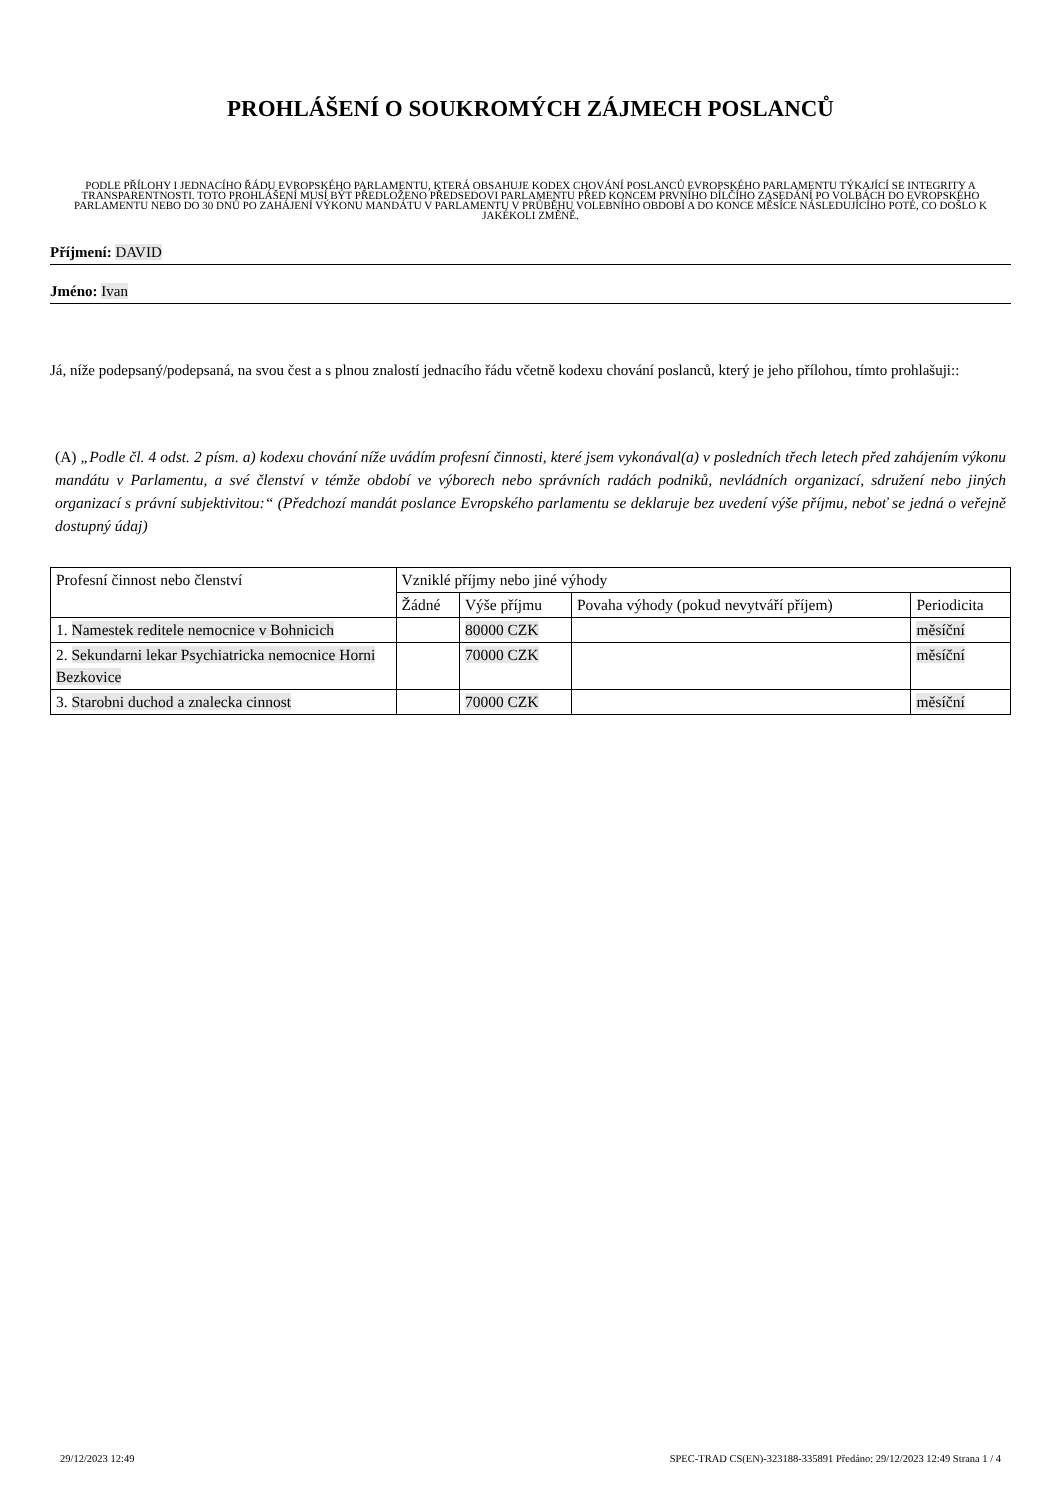PROHLÁŠENÍ O SOUKROMÝCH ZÁJMECH POSLANCŮ
PODLE PŘÍLOHY I JEDNACÍHO ŘÁDU EVROPSKÉHO PARLAMENTU, KTERÁ OBSAHUJE KODEX CHOVÁNÍ POSLANCŮ EVROPSKÉHO PARLAMENTU TÝKAJÍCÍ SE INTEGRITY A TRANSPARENTNOSTI. TOTO PROHLÁŠENÍ MUSÍ BÝT PŘEDLOŽENO PŘEDSEDOVI PARLAMENTU PŘED KONCEM PRVNÍHO DÍLČÍHO ZASEDÁNÍ PO VOLBÁCH DO EVROPSKÉHO PARLAMENTU NEBO DO 30 DNŮ PO ZAHÁJENÍ VÝKONU MANDÁTU V PARLAMENTU V PRŮBĚHU VOLEBNÍHO OBDOBÍ A DO KONCE MĚSÍCE NÁSLEDUJÍCÍHO POTÉ, CO DOŠLO K JAKÉKOLI ZMĚNĚ.
Příjmení: DAVID
Jméno: Ivan
Já, níže podepsaný/podepsaná, na svou čest a s plnou znalostí jednacího řádu včetně kodexu chování poslanců, který je jeho přílohou, tímto prohlašuji::
(A) „Podle čl. 4 odst. 2 písm. a) kodexu chování níže uvádím profesní činnosti, které jsem vykonával(a) v posledních třech letech před zahájením výkonu mandátu v Parlamentu, a své členství v témže období ve výborech nebo správních radách podniků, nevládních organizací, sdružení nebo jiných organizací s právní subjektivitou:“ (Předchozí mandát poslance Evropského parlamentu se deklaruje bez uvedení výše příjmu, neboť se jedná o veřejně dostupný údaj)
| Profesní činnost nebo členství | Vzniklé příjmy nebo jiné výhody | | | |
| | Žádné | Výše příjmu | Povaha výhody (pokud nevytváří příjem) | Periodicita |
| 1. Namestek reditele nemocnice v Bohnicich | | 80000 CZK | | měsíční |
| 2. Sekundarni lekar Psychiatricka nemocnice Horni Bezkovice | | 70000 CZK | | měsíční |
| 3. Starobni duchod a znalecka cinnost | | 70000 CZK | | měsíční |
29/12/2023 12:49 SPEC-TRAD CS(EN)-323188-335891 Předáno: 29/12/2023 12:49 Strana 1 / 4